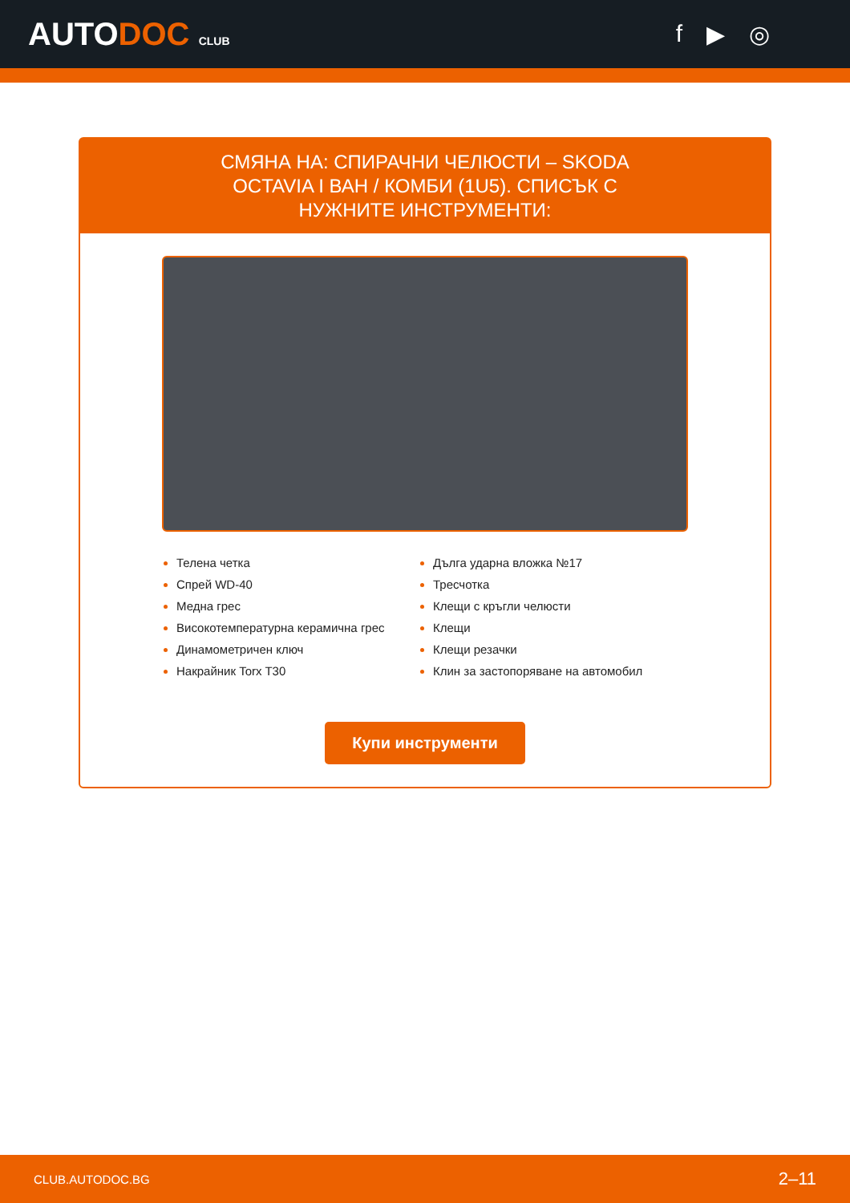AUTODOC CLUB
f ▶ ◎
СМЯНА НА: СПИРАЧНИ ЧЕЛЮСТИ – SKODA OCTAVIA I ВАН / КОМБИ (1U5). СПИСЪК С НУЖНИТЕ ИНСТРУМЕНТИ:
Телена четка
Спрей WD-40
Медна грес
Високотемпературна керамична грес
Динамометричен ключ
Накрайник Torx T30
Дълга ударна вложка №17
Тресчотка
Клещи с кръгли челюсти
Клещи
Клещи резачки
Клин за застопоряване на автомобил
Купи инструменти
CLUB.AUTODOC.BG 2–11